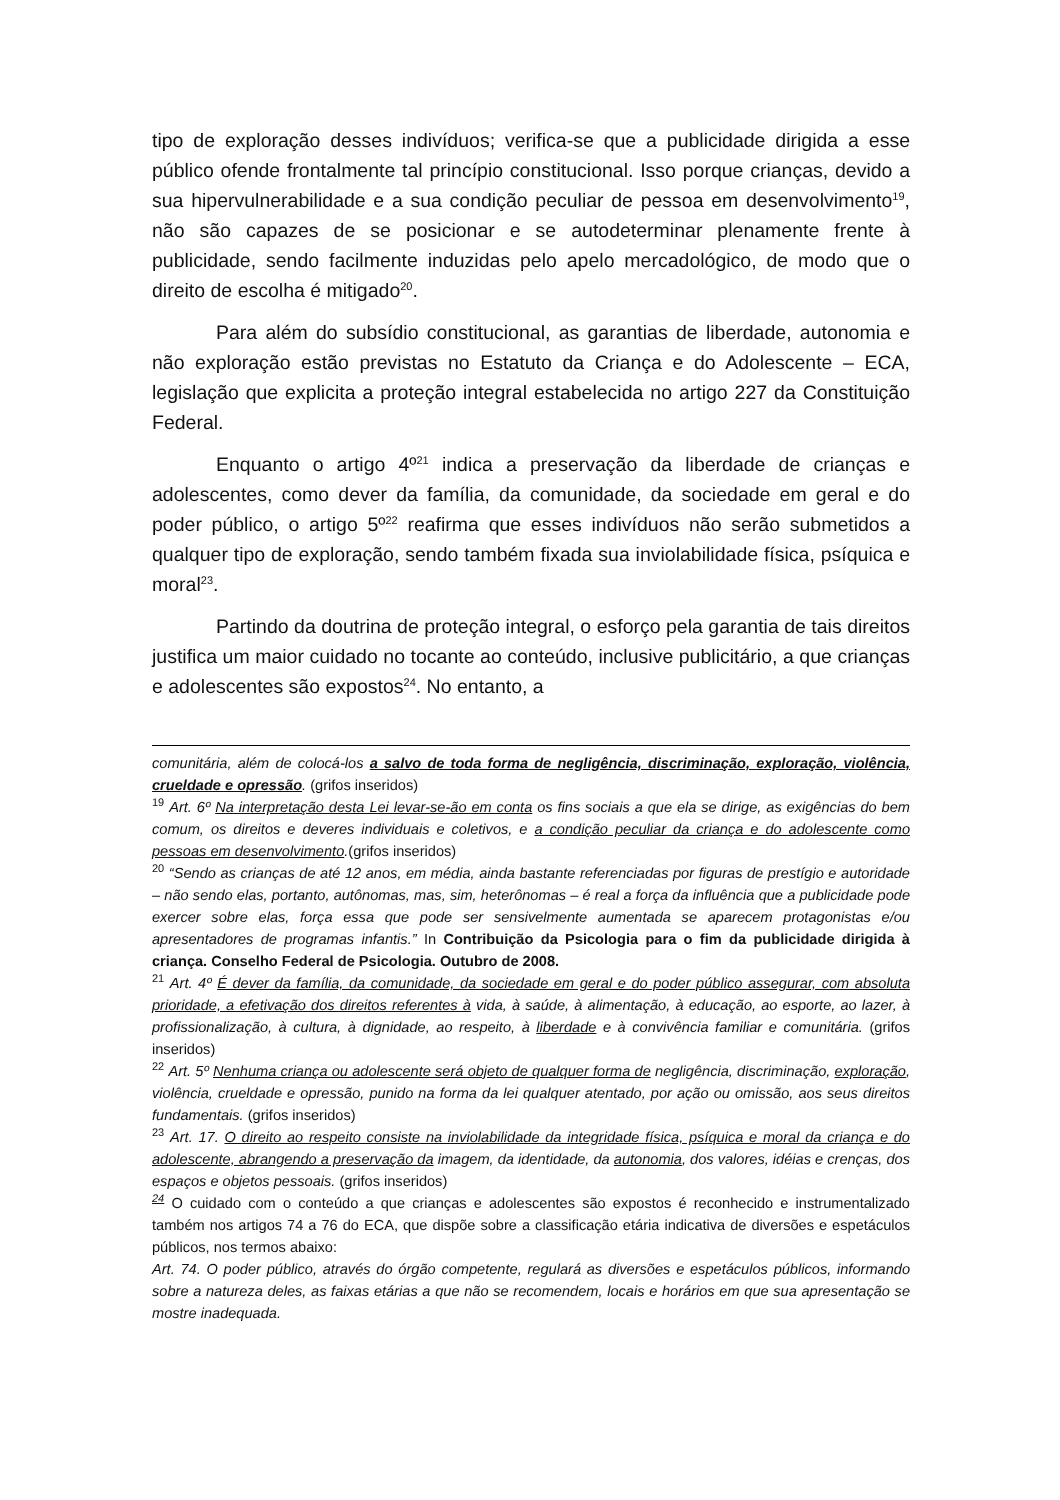tipo de exploração desses indivíduos; verifica-se que a publicidade dirigida a esse público ofende frontalmente tal princípio constitucional. Isso porque crianças, devido a sua hipervulnerabilidade e a sua condição peculiar de pessoa em desenvolvimento<sup>19</sup>, não são capazes de se posicionar e se autodeterminar plenamente frente à publicidade, sendo facilmente induzidas pelo apelo mercadológico, de modo que o direito de escolha é mitigado<sup>20</sup>.
Para além do subsídio constitucional, as garantias de liberdade, autonomia e não exploração estão previstas no Estatuto da Criança e do Adolescente – ECA, legislação que explicita a proteção integral estabelecida no artigo 227 da Constituição Federal.
Enquanto o artigo 4º<sup>21</sup> indica a preservação da liberdade de crianças e adolescentes, como dever da família, da comunidade, da sociedade em geral e do poder público, o artigo 5º<sup>22</sup> reafirma que esses indivíduos não serão submetidos a qualquer tipo de exploração, sendo também fixada sua inviolabilidade física, psíquica e moral<sup>23</sup>.
Partindo da doutrina de proteção integral, o esforço pela garantia de tais direitos justifica um maior cuidado no tocante ao conteúdo, inclusive publicitário, a que crianças e adolescentes são expostos<sup>24</sup>. No entanto, a
comunitária, além de colocá-los a salvo de toda forma de negligência, discriminação, exploração, violência, crueldade e opressão. (grifos inseridos)
<sup>19</sup> Art. 6º Na interpretação desta Lei levar-se-ão em conta os fins sociais a que ela se dirige, as exigências do bem comum, os direitos e deveres individuais e coletivos, e a condição peculiar da criança e do adolescente como pessoas em desenvolvimento.(grifos inseridos)
<sup>20</sup> “Sendo as crianças de até 12 anos, em média, ainda bastante referenciadas por figuras de prestígio e autoridade – não sendo elas, portanto, autônomas, mas, sim, heterônomas – é real a força da influência que a publicidade pode exercer sobre elas, força essa que pode ser sensivelmente aumentada se aparecem protagonistas e/ou apresentadores de programas infantis.” In Contribuição da Psicologia para o fim da publicidade dirigida à criança. Conselho Federal de Psicologia. Outubro de 2008.
<sup>21</sup> Art. 4º É dever da família, da comunidade, da sociedade em geral e do poder público assegurar, com absoluta prioridade, a efetivação dos direitos referentes à vida, à saúde, à alimentação, à educação, ao esporte, ao lazer, à profissionalização, à cultura, à dignidade, ao respeito, à liberdade e à convivência familiar e comunitária. (grifos inseridos)
<sup>22</sup> Art. 5º Nenhuma criança ou adolescente será objeto de qualquer forma de negligência, discriminação, exploração, violência, crueldade e opressão, punido na forma da lei qualquer atentado, por ação ou omissão, aos seus direitos fundamentais. (grifos inseridos)
<sup>23</sup> Art. 17. O direito ao respeito consiste na inviolabilidade da integridade física, psíquica e moral da criança e do adolescente, abrangendo a preservação da imagem, da identidade, da autonomia, dos valores, idéias e crenças, dos espaços e objetos pessoais. (grifos inseridos)
<sup>24</sup> O cuidado com o conteúdo a que crianças e adolescentes são expostos é reconhecido e instrumentalizado também nos artigos 74 a 76 do ECA, que dispõe sobre a classificação etária indicativa de diversões e espetáculos públicos, nos termos abaixo:
Art. 74. O poder público, através do órgão competente, regulará as diversões e espetáculos públicos, informando sobre a natureza deles, as faixas etárias a que não se recomendem, locais e horários em que sua apresentação se mostre inadequada.